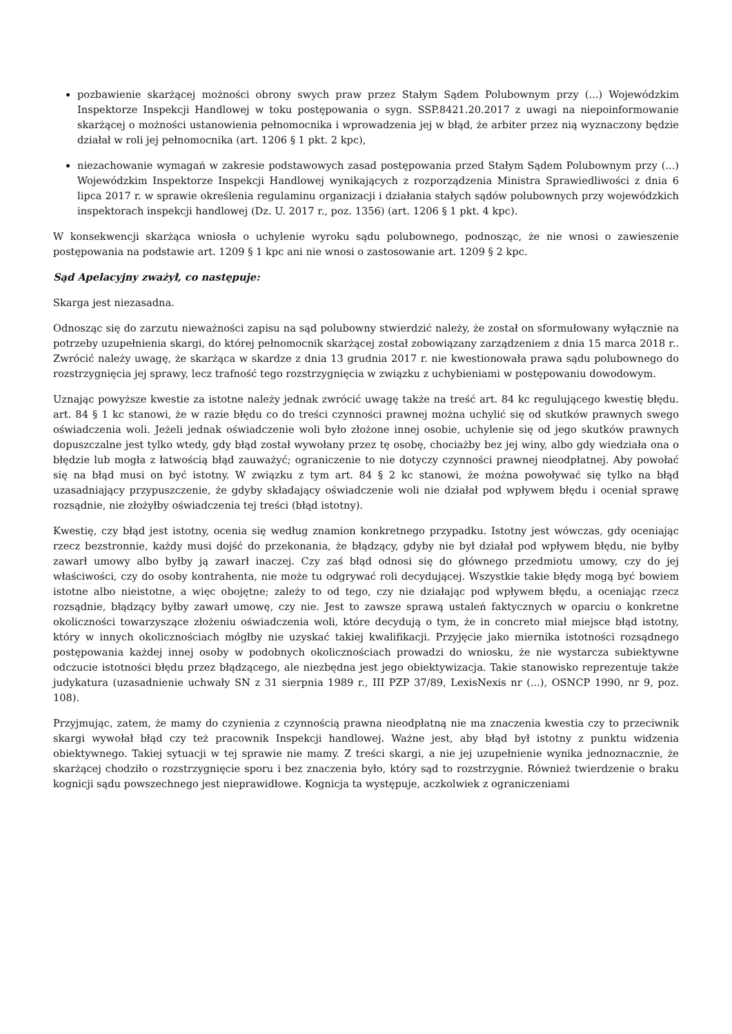pozbawienie skarżącej możności obrony swych praw przez Stałym Sądem Polubownym przy (...) Wojewódzkim Inspektorze Inspekcji Handlowej w toku postępowania o sygn. SSP.8421.20.2017 z uwagi na niepoinformowanie skarżącej o możności ustanowienia pełnomocnika i wprowadzenia jej w błąd, że arbiter przez nią wyznaczony będzie działał w roli jej pełnomocnika (art. 1206 § 1 pkt. 2 kpc),
niezachowanie wymagań w zakresie podstawowych zasad postępowania przed Stałym Sądem Polubownym przy (...) Wojewódzkim Inspektorze Inspekcji Handlowej wynikających z rozporządzenia Ministra Sprawiedliwości z dnia 6 lipca 2017 r. w sprawie określenia regulaminu organizacji i działania stałych sądów polubownych przy wojewódzkich inspektorach inspekcji handlowej (Dz. U. 2017 r., poz. 1356) (art. 1206 § 1 pkt. 4 kpc).
W konsekwencji skarżąca wniosła o uchylenie wyroku sądu polubownego, podnosząc, że nie wnosi o zawieszenie postępowania na podstawie art. 1209 § 1 kpc ani nie wnosi o zastosowanie art. 1209 § 2 kpc.
Sąd Apelacyjny zważył, co następuje:
Skarga jest niezasadna.
Odnosząc się do zarzutu nieważności zapisu na sąd polubowny stwierdzić należy, że został on sformułowany wyłącznie na potrzeby uzupełnienia skargi, do której pełnomocnik skarżącej został zobowiązany zarządzeniem z dnia 15 marca 2018 r.. Zwrócić należy uwagę, że skarżąca w skardze z dnia 13 grudnia 2017 r. nie kwestionowała prawa sądu polubownego do rozstrzygnięcia jej sprawy, lecz trafność tego rozstrzygnięcia w związku z uchybieniami w postępowaniu dowodowym.
Uznając powyższe kwestie za istotne należy jednak zwrócić uwagę także na treść art. 84 kc regulującego kwestię błędu. art. 84 § 1 kc stanowi, że w razie błędu co do treści czynności prawnej można uchylić się od skutków prawnych swego oświadczenia woli. Jeżeli jednak oświadczenie woli było złożone innej osobie, uchylenie się od jego skutków prawnych dopuszczalne jest tylko wtedy, gdy błąd został wywołany przez tę osobę, chociażby bez jej winy, albo gdy wiedziała ona o błędzie lub mogła z łatwością błąd zauważyć; ograniczenie to nie dotyczy czynności prawnej nieodpłatnej. Aby powołać się na błąd musi on być istotny. W związku z tym art. 84 § 2 kc stanowi, że można powoływać się tylko na błąd uzasadniający przypuszczenie, że gdyby składający oświadczenie woli nie działał pod wpływem błędu i oceniał sprawę rozsądnie, nie złożyłby oświadczenia tej treści (błąd istotny).
Kwestię, czy błąd jest istotny, ocenia się według znamion konkretnego przypadku. Istotny jest wówczas, gdy oceniając rzecz bezstronnie, każdy musi dojść do przekonania, że błądzący, gdyby nie był działał pod wpływem błędu, nie byłby zawarł umowy albo byłby ją zawarł inaczej. Czy zaś błąd odnosi się do głównego przedmiotu umowy, czy do jej właściwości, czy do osoby kontrahenta, nie może tu odgrywać roli decydującej. Wszystkie takie błędy mogą być bowiem istotne albo nieistotne, a więc obojętne; zależy to od tego, czy nie działając pod wpływem błędu, a oceniając rzecz rozsądnie, błądzący byłby zawarł umowę, czy nie. Jest to zawsze sprawą ustaleń faktycznych w oparciu o konkretne okoliczności towarzyszące złożeniu oświadczenia woli, które decydują o tym, że in concreto miał miejsce błąd istotny, który w innych okolicznościach mógłby nie uzyskać takiej kwalifikacji. Przyjęcie jako miernika istotności rozsądnego postępowania każdej innej osoby w podobnych okolicznościach prowadzi do wniosku, że nie wystarcza subiektywne odczucie istotności błędu przez błądzącego, ale niezbędna jest jego obiektywizacja. Takie stanowisko reprezentuje także judykatura (uzasadnienie uchwały SN z 31 sierpnia 1989 r., III PZP 37/89, LexisNexis nr (...), OSNCP 1990, nr 9, poz. 108).
Przyjmując, zatem, że mamy do czynienia z czynnością prawna nieodpłatną nie ma znaczenia kwestia czy to przeciwnik skargi wywołał błąd czy też pracownik Inspekcji handlowej. Ważne jest, aby błąd był istotny z punktu widzenia obiektywnego. Takiej sytuacji w tej sprawie nie mamy. Z treści skargi, a nie jej uzupełnienie wynika jednoznacznie, że skarżącej chodziło o rozstrzygnięcie sporu i bez znaczenia było, który sąd to rozstrzygnie. Również twierdzenie o braku kognicji sądu powszechnego jest nieprawidłowe. Kognicja ta występuje, aczkolwiek z ograniczeniami